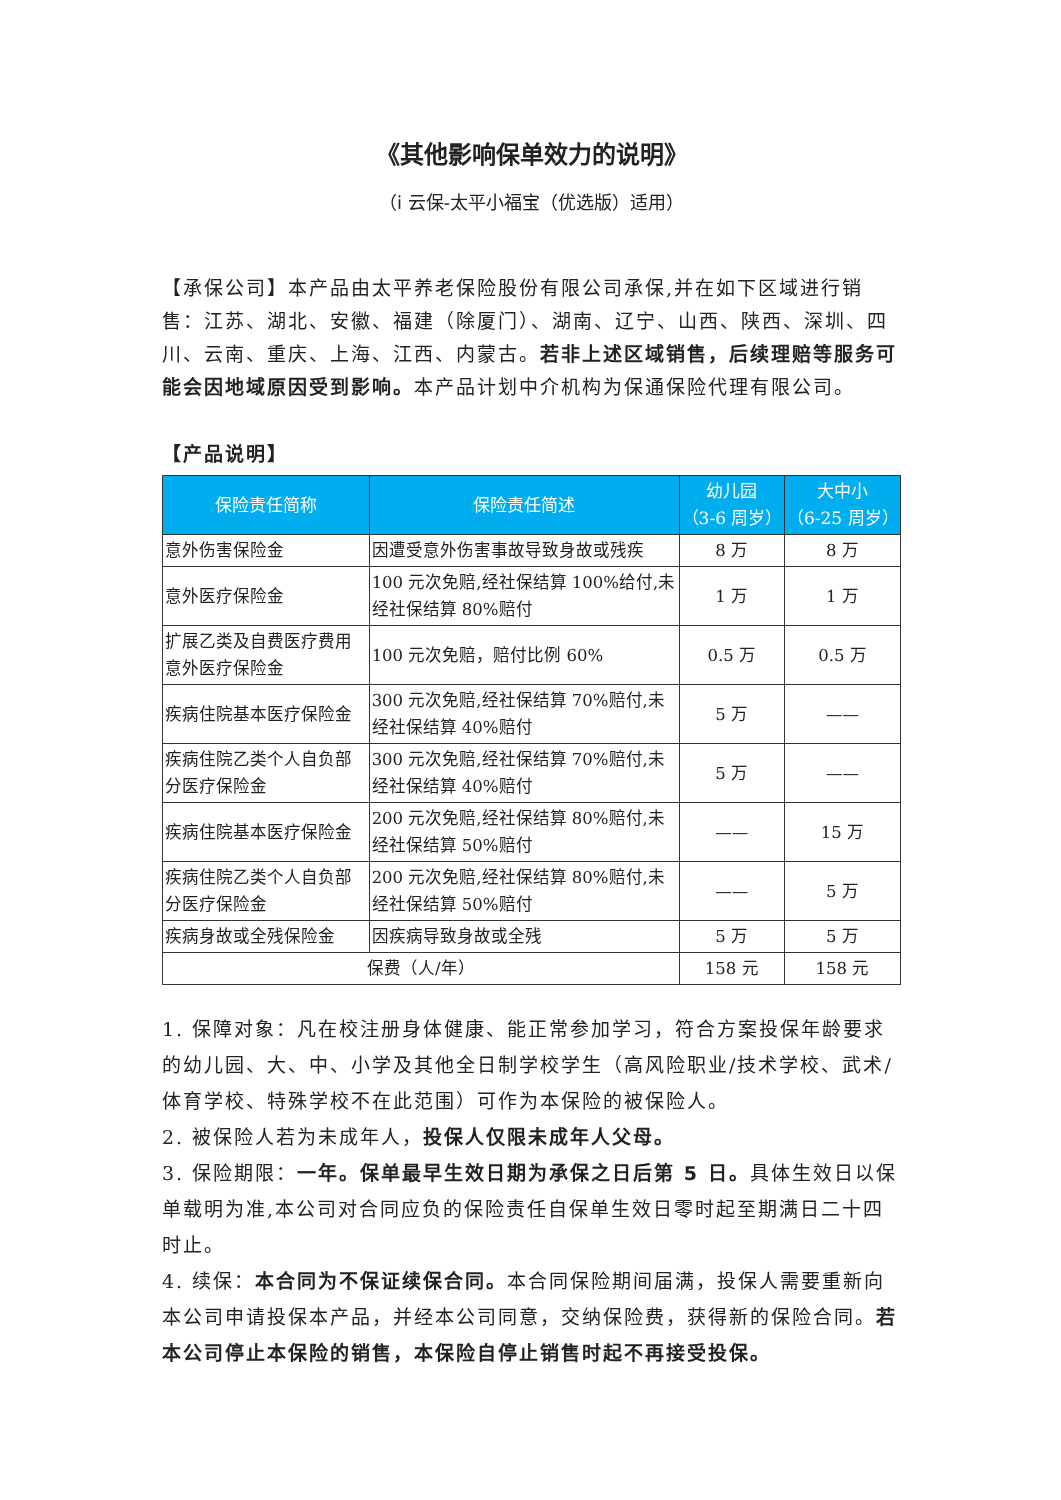《其他影响保单效力的说明》
（i 云保-太平小福宝（优选版）适用）
【承保公司】本产品由太平养老保险股份有限公司承保,并在如下区域进行销售：江苏、湖北、安徽、福建（除厦门）、湖南、辽宁、山西、陕西、深圳、四川、云南、重庆、上海、江西、内蒙古。若非上述区域销售，后续理赔等服务可能会因地域原因受到影响。本产品计划中介机构为保通保险代理有限公司。
【产品说明】
| 保险责任简称 | 保险责任简述 | 幼儿园 （3-6 周岁） | 大中小 （6-25 周岁） |
| --- | --- | --- | --- |
| 意外伤害保险金 | 因遭受意外伤害事故导致身故或残疾 | 8 万 | 8 万 |
| 意外医疗保险金 | 100 元次免赔,经社保结算 100%给付,未经社保结算 80%赔付 | 1 万 | 1 万 |
| 扩展乙类及自费医疗费用意外医疗保险金 | 100 元次免赔，赔付比例 60% | 0.5 万 | 0.5 万 |
| 疾病住院基本医疗保险金 | 300 元次免赔,经社保结算 70%赔付,未经社保结算 40%赔付 | 5 万 | —— |
| 疾病住院乙类个人自负部分医疗保险金 | 300 元次免赔,经社保结算 70%赔付,未经社保结算 40%赔付 | 5 万 | —— |
| 疾病住院基本医疗保险金 | 200 元次免赔,经社保结算 80%赔付,未经社保结算 50%赔付 | —— | 15 万 |
| 疾病住院乙类个人自负部分医疗保险金 | 200 元次免赔,经社保结算 80%赔付,未经社保结算 50%赔付 | —— | 5 万 |
| 疾病身故或全残保险金 | 因疾病导致身故或全残 | 5 万 | 5 万 |
| 保费（人/年） | | 158 元 | 158 元 |
1. 保障对象：凡在校注册身体健康、能正常参加学习，符合方案投保年龄要求的幼儿园、大、中、小学及其他全日制学校学生（高风险职业/技术学校、武术/体育学校、特殊学校不在此范围）可作为本保险的被保险人。
2. 被保险人若为未成年人，投保人仅限未成年人父母。
3. 保险期限：一年。保单最早生效日期为承保之日后第 5 日。具体生效日以保单载明为准,本公司对合同应负的保险责任自保单生效日零时起至期满日二十四时止。
4. 续保：本合同为不保证续保合同。本合同保险期间届满，投保人需要重新向本公司申请投保本产品，并经本公司同意，交纳保险费，获得新的保险合同。若本公司停止本保险的销售，本保险自停止销售时起不再接受投保。